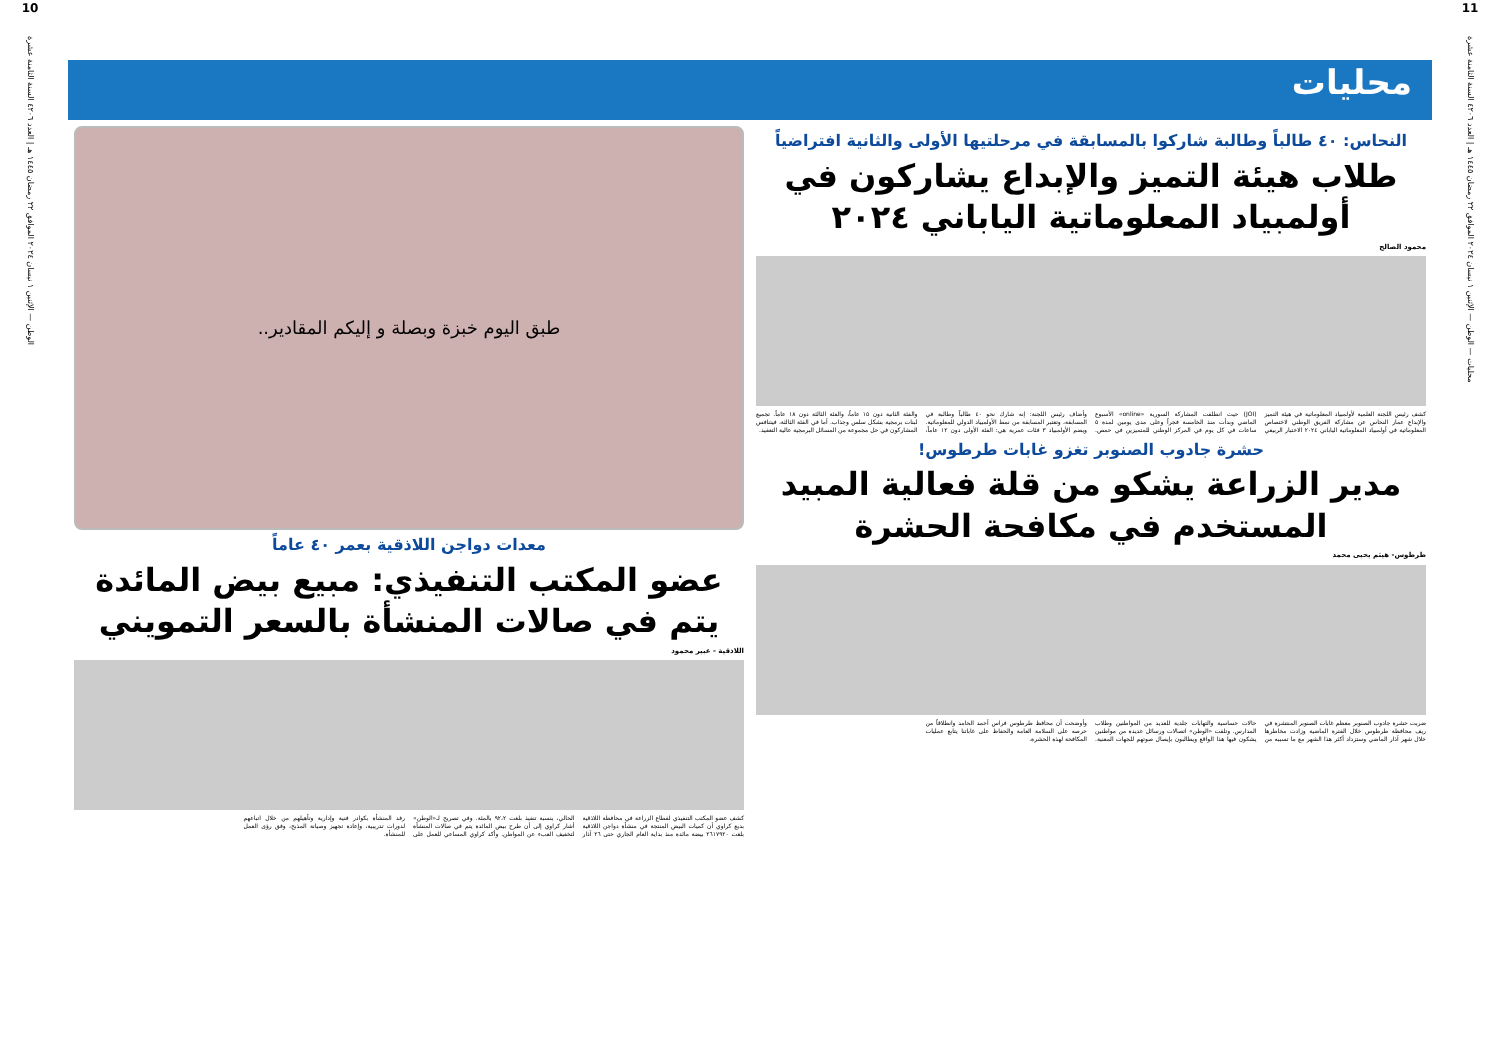10
الوطن — الإثنين ١ نيسان ٢٠٢٤ الموافق ٢٢ رمضان ١٤٤٥ هـ | العدد ٤٢٠٦ السنة الثامنة عشرة
محليات
النحاس: ٤٠ طالباً وطالبة شاركوا بالمسابقة في مرحلتيها الأولى والثانية افتراضياً
طلاب هيئة التميز والإبداع يشاركون في أولمبياد المعلوماتية الياباني ٢٠٢٤
محمود الصالح
كشف رئيس اللجنة العلمية لأولمبياد المعلوماتية في هيئة التميز والإبداع عمار النحاس عن مشاركة الفريق الوطني لاختصاص المعلوماتية في أولمبياد المعلوماتية الياباني ٢٠٢٤ الاختبار الربيعي (JOI) حيث انطلقت المشاركة السورية «online» الأسبوع الماضي وبدأت منذ الخامسة فجراً وعلى مدى يومين لمدة ٥ ساعات في كل يوم في المركز الوطني للمتميزين في حمص. وأضاف رئيس اللجنة: إنه شارك نحو ٤٠ طالباً وطالبة في المسابقة، وتعتبر المسابقة من نمط الأولمبياد الدولي للمعلوماتية. ويضم الأولمبياد ٣ فئات عمرية هي: الفئة الأولى دون ١٢ عاماً، والفئة الثانية دون ١٥ عاماً، والفئة الثالثة دون ١٨ عاماً. تجميع لبنات برمجية بشكل سلس وجذاب. أما في الفئة الثالثة، فيتنافس المشاركون في حل مجموعة من المسائل البرمجية عالية التعقيد.
حشرة جادوب الصنوبر تغزو غابات طرطوس!
مدير الزراعة يشكو من قلة فعالية المبيد المستخدم في مكافحة الحشرة
طرطوس- هيثم يحيى محمد
ضربت حشرة جادوب الصنوبر معظم غابات الصنوبر المنتشرة في ريف محافظة طرطوس خلال الفترة الماضية وزادت مخاطرها خلال شهر آذار الماضي وستزداد أكثر هذا الشهر مع ما تسببه من حالات حساسية والتهابات جلدية للعديد من المواطنين وطلاب المدارس. وتلقت «الوطن» اتصالات ورسائل عديدة من مواطنين يشكون فيها هذا الواقع ويطالبون بإيصال صوتهم للجهات المعنية. وأوضحت أن محافظ طرطوس فراس أحمد الحامد وانطلاقاً من حرصه على السلامة العامة والحفاظ على غاباتنا يتابع عمليات المكافحة لهذه الحشرة.
طبق اليوم خبزة وبصلة و إليكم المقادير..
معدات دواجن اللاذقية بعمر ٤٠ عاماً
عضو المكتب التنفيذي: مبيع بيض المائدة يتم في صالات المنشأة بالسعر التمويني
اللاذقية - عبير محمود
كشف عضو المكتب التنفيذي لقطاع الزراعة في محافظة اللاذقية بديع كراوي أن كميات البيض المنتجة في منشأة دواجن اللاذقية بلغت ٢٦١٧٩٢٠ بيضة مائدة منذ بداية العام الجاري حتى ٢٦ آذار الحالي، بنسبة تنفيذ بلغت ٩٢،٢ بالمئة. وفي تصريح لـ«الوطن» أشار كراوي إلى أن طرح بيض المائدة يتم في صالات المنشأة لتخفيف العبء عن المواطن. وأكد كراوي المساعي للعمل على رفد المنشأة بكوادر فنية وإدارية وتأهيلهم من خلال اتباعهم لدورات تدريبية، وإعادة تجهيز وصيانة المذبح، وفق رؤى العمل للمنشأة.
11
محليات — الوطن — الإثنين ١ نيسان ٢٠٢٤ الموافق ٢٢ رمضان ١٤٤٥ هـ | العدد ٤٢٠٦ السنة الثامنة عشرة